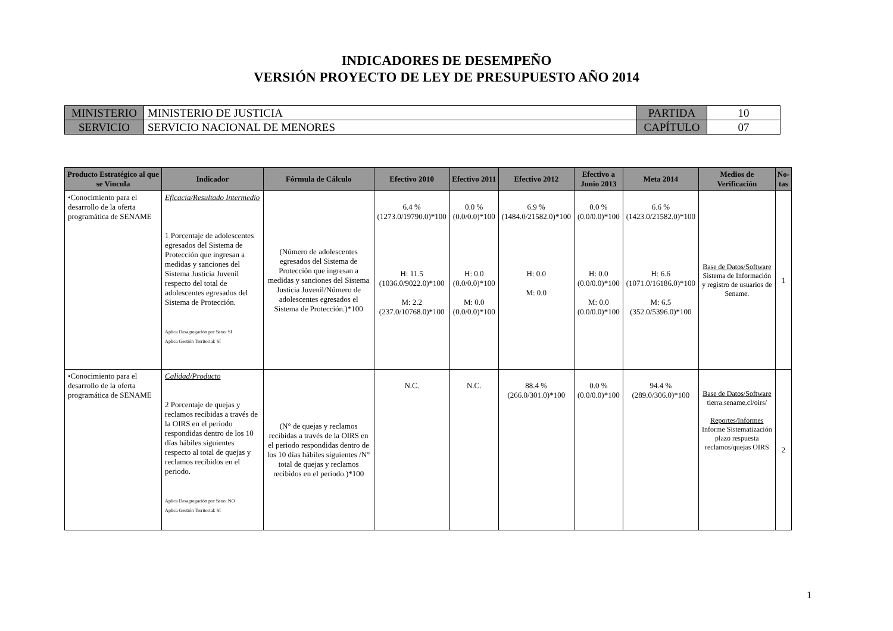INDICADORES DE DESEMPEÑO
VERSIÓN PROYECTO DE LEY DE PRESUPUESTO AÑO 2014
| MINISTERIO | MINISTERIO DE JUSTICIA | PARTIDA | 10 |
| SERVICIO | SERVICIO NACIONAL DE MENORES | CAPÍTULO | 07 |
| Producto Estratégico al que se Vincula | Indicador | Fórmula de Cálculo | Efectivo 2010 | Efectivo 2011 | Efectivo 2012 | Efectivo a Junio 2013 | Meta 2014 | Medios de Verificación | No-tas |
| --- | --- | --- | --- | --- | --- | --- | --- | --- | --- |
| •Conocimiento para el desarrollo de la oferta programática de SENAME | Eficacia/Resultado Intermedio 1 Porcentaje de adolescentes egresados del Sistema de Protección que ingresan a medidas y sanciones del Sistema Justicia Juvenil respecto del total de adolescentes egresados del Sistema de Protección. Aplica Desagregación por Sexo: SI Aplica Gestión Territorial: SI | (Número de adolescentes egresados del Sistema de Protección que ingresan a medidas y sanciones del Sistema Justicia Juvenil/Número de adolescentes egresados el Sistema de Protección.)*100 | 6.4 % (1273.0/19790.0)*100 H: 11.5 (1036.0/9022.0)*100 M: 2.2 (237.0/10768.0)*100 | 0.0 % (0.0/0.0)*100 H: 0.0 (0.0/0.0)*100 M: 0.0 (0.0/0.0)*100 | 6.9 % (1484.0/21582.0)*100 H: 0.0 M: 0.0 | 0.0 % (0.0/0.0)*100 H: 0.0 (0.0/0.0)*100 M: 0.0 (0.0/0.0)*100 | 6.6 % (1423.0/21582.0)*100 H: 6.6 (1071.0/16186.0)*100 M: 6.5 (352.0/5396.0)*100 | Base de Datos/Software Sistema de Información y registro de usuarios de Sename. | 1 |
| •Conocimiento para el desarrollo de la oferta programática de SENAME | Calidad/Producto 2 Porcentaje de quejas y reclamos recibidas a través de la OIRS en el periodo respondidas dentro de los 10 días hábiles siguientes respecto al total de quejas y reclamos recibidos en el periodo. Aplica Desagregación por Sexo: NO Aplica Gestión Territorial: SI | (N° de quejas y reclamos recibidas a través de la OIRS en el periodo respondidas dentro de los 10 días hábiles siguientes /N° total de quejas y reclamos recibidos en el periodo.)*100 | N.C. | N.C. | 88.4 % (266.0/301.0)*100 | 0.0 % (0.0/0.0)*100 | 94.4 % (289.0/306.0)*100 | Base de Datos/Software tierra.sename.cl/oirs/ Reportes/Informes Informe Sistematización plazo respuesta reclamos/quejas OIRS | 2 |
1